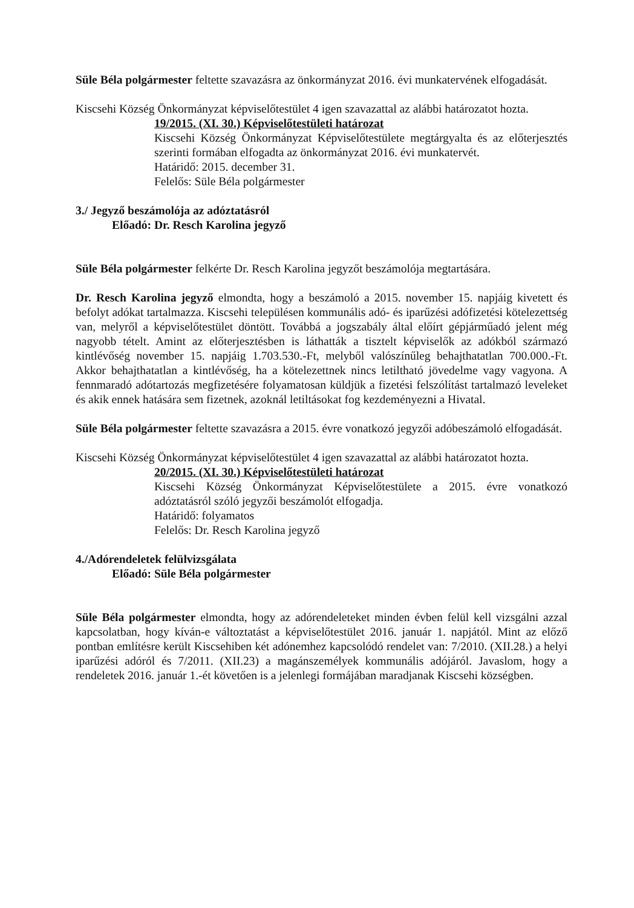Süle Béla polgármester feltette szavazásra az önkormányzat 2016. évi munkatervének elfogadását.
Kiscsehi Község Önkormányzat képviselőtestület 4 igen szavazattal az alábbi határozatot hozta.
19/2015. (XI. 30.) Képviselőtestületi határozat
Kiscsehi Község Önkormányzat Képviselőtestülete megtárgyalta és az előterjesztés szerinti formában elfogadta az önkormányzat 2016. évi munkatervét.
Határidő: 2015. december 31.
Felelős: Süle Béla polgármester
3./ Jegyző beszámolója az adóztatásról
Előadó: Dr. Resch Karolina jegyző
Süle Béla polgármester felkérte Dr. Resch Karolina jegyzőt beszámolója megtartására.
Dr. Resch Karolina jegyző elmondta, hogy a beszámoló a 2015. november 15. napjáig kivetett és befolyt adókat tartalmazza. Kiscsehi településen kommunális adó- és iparűzési adófizetési kötelezettség van, melyről a képviselőtestület döntött. Továbbá a jogszabály által előírt gépjárműadó jelent még nagyobb tételt. Amint az előterjesztésben is láthatták a tisztelt képviselők az adókból származó kintlévőség november 15. napjáig 1.703.530.-Ft, melyből valószínűleg behajthatatlan 700.000.-Ft. Akkor behajthatatlan a kintlévőség, ha a kötelezettnek nincs letiltható jövedelme vagy vagyona. A fennmaradó adótartozás megfizetésére folyamatosan küldjük a fizetési felszólítást tartalmazó leveleket és akik ennek hatására sem fizetnek, azoknál letiltásokat fog kezdeményezni a Hivatal.
Süle Béla polgármester feltette szavazásra a 2015. évre vonatkozó jegyzői adóbeszámoló elfogadását.
Kiscsehi Község Önkormányzat képviselőtestület 4 igen szavazattal az alábbi határozatot hozta.
20/2015. (XI. 30.) Képviselőtestületi határozat
Kiscsehi Község Önkormányzat Képviselőtestülete a 2015. évre vonatkozó adóztatásról szóló jegyzői beszámolót elfogadja.
Határidő: folyamatos
Felelős: Dr. Resch Karolina jegyző
4./Adórendeletek felülvizsgálata
Előadó: Süle Béla polgármester
Süle Béla polgármester elmondta, hogy az adórendeleteket minden évben felül kell vizsgálni azzal kapcsolatban, hogy kíván-e változtatást a képviselőtestület 2016. január 1. napjától. Mint az előző pontban említésre került Kiscsehiben két adónemhez kapcsolódó rendelet van: 7/2010. (XII.28.) a helyi iparűzési adóról és 7/2011. (XII.23) a magánszemélyek kommunális adójáról. Javaslom, hogy a rendeletek 2016. január 1.-ét követően is a jelenlegi formájában maradjanak Kiscsehi községben.